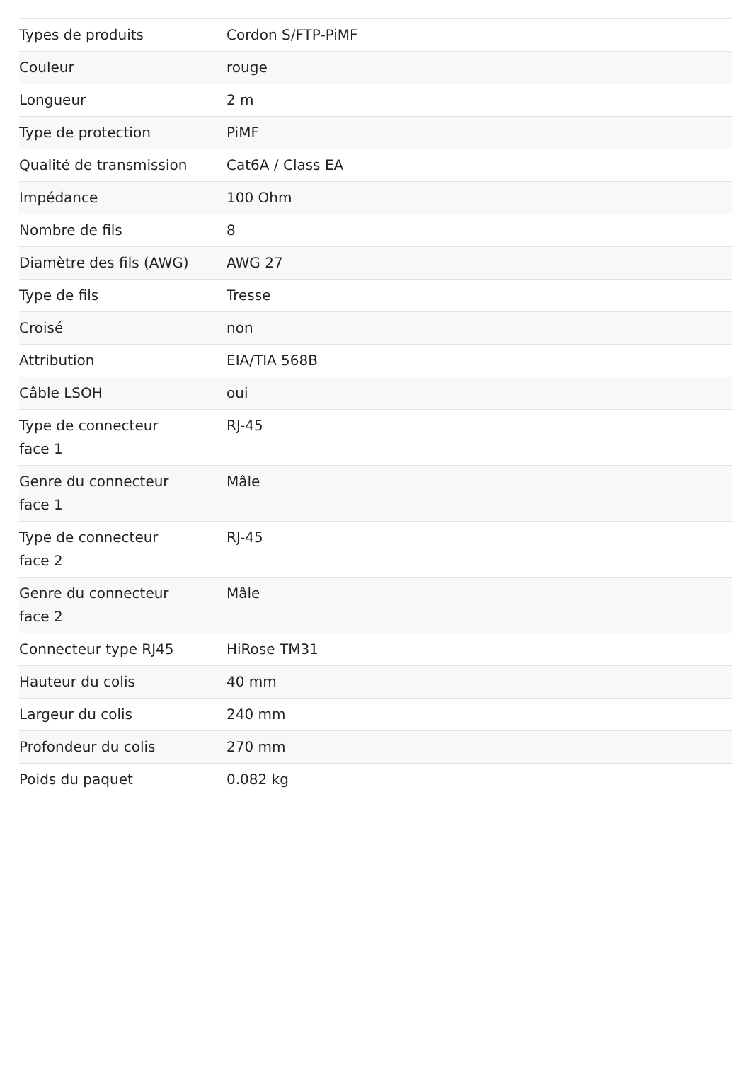| Types de produits | Cordon S/FTP-PiMF |
| Couleur | rouge |
| Longueur | 2 m |
| Type de protection | PiMF |
| Qualité de transmission | Cat6A / Class EA |
| Impédance | 100 Ohm |
| Nombre de fils | 8 |
| Diamètre des fils (AWG) | AWG 27 |
| Type de fils | Tresse |
| Croisé | non |
| Attribution | EIA/TIA 568B |
| Câble LSOH | oui |
| Type de connecteur face 1 | RJ-45 |
| Genre du connecteur face 1 | Mâle |
| Type de connecteur face 2 | RJ-45 |
| Genre du connecteur face 2 | Mâle |
| Connecteur type RJ45 | HiRose TM31 |
| Hauteur du colis | 40 mm |
| Largeur du colis | 240 mm |
| Profondeur du colis | 270 mm |
| Poids du paquet | 0.082 kg |